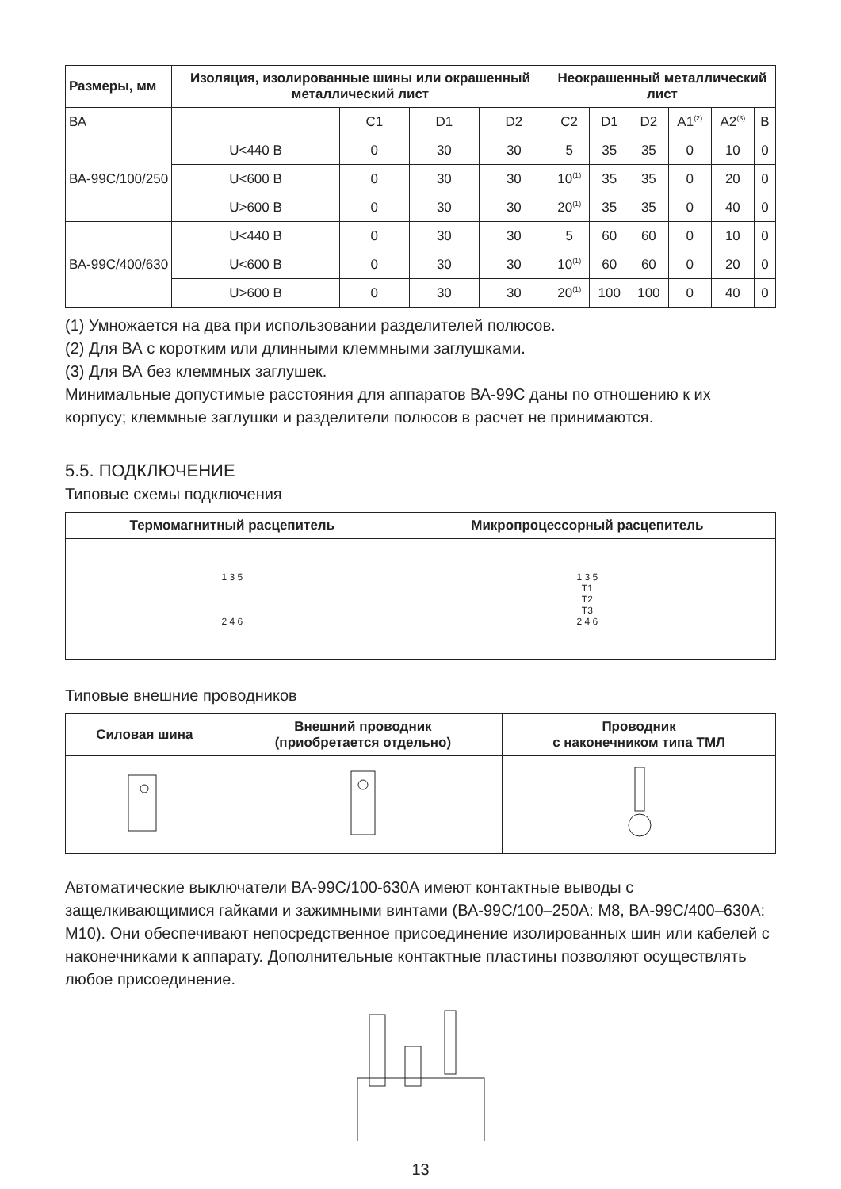| Размеры, мм | Изоляция, изолированные шины или окрашенный металлический лист | | | | Неокрашенный металлический лист | | | | | |
| --- | --- | --- | --- | --- | --- | --- | --- | --- | --- | --- |
| ВА | | C1 | D1 | D2 | C2 | D1 | D2 | A1<sup>(2)</sup> | A2<sup>(3)</sup> | B |
| ВА-99С/100/250 | U<440 В | 0 | 30 | 30 | 5 | 35 | 35 | 0 | 10 | 0 |
| | U<600 В | 0 | 30 | 30 | 10<sup>(1)</sup> | 35 | 35 | 0 | 20 | 0 |
| | U>600 В | 0 | 30 | 30 | 20<sup>(1)</sup> | 35 | 35 | 0 | 40 | 0 |
| ВА-99С/400/630 | U<440 В | 0 | 30 | 30 | 5 | 60 | 60 | 0 | 10 | 0 |
| | U<600 В | 0 | 30 | 30 | 10<sup>(1)</sup> | 60 | 60 | 0 | 20 | 0 |
| | U>600 В | 0 | 30 | 30 | 20<sup>(1)</sup> | 100 | 100 | 0 | 40 | 0 |
(1) Умножается на два при использовании разделителей полюсов.
(2) Для ВА с коротким или длинными клеммными заглушками.
(3) Для ВА без клеммных заглушек.
Минимальные допустимые расстояния для аппаратов ВА-99С даны по отношению к их корпусу; клеммные заглушки и разделители полюсов в расчет не принимаются.
5.5. ПОДКЛЮЧЕНИЕ
Типовые схемы подключения
| Термомагнитный расцепитель | Микропроцессорный расцепитель |
| --- | --- |
| 1 3 5 2 4 6 | 1 3 5 T1 T2 T3 2 4 6 |
Типовые внешние проводников
| Силовая шина | Внешний проводник (приобретается отдельно) | Проводник с наконечником типа ТМЛ |
| --- | --- | --- |
Автоматические выключатели ВА-99С/100-630А имеют контактные выводы с защелкивающимися гайками и зажимными винтами (ВА-99С/100–250А: М8, ВА-99С/400–630А: М10). Они обеспечивают непосредственное присоединение изолированных шин или кабелей с наконечниками к аппарату. Дополнительные контактные пластины позволяют осуществлять любое присоединение.
13